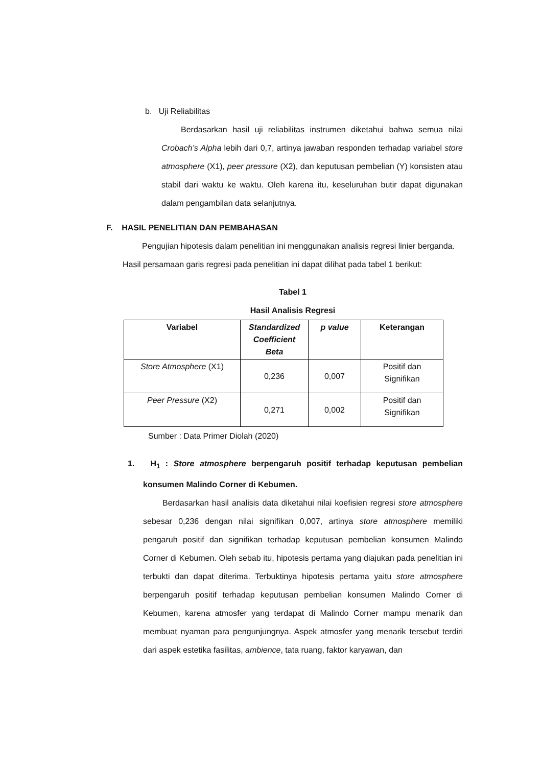b. Uji Reliabilitas
Berdasarkan hasil uji reliabilitas instrumen diketahui bahwa semua nilai Crobach’s Alpha lebih dari 0,7, artinya jawaban responden terhadap variabel store atmosphere (X1), peer pressure (X2), dan keputusan pembelian (Y) konsisten atau stabil dari waktu ke waktu. Oleh karena itu, keseluruhan butir dapat digunakan dalam pengambilan data selanjutnya.
F. HASIL PENELITIAN DAN PEMBAHASAN
Pengujian hipotesis dalam penelitian ini menggunakan analisis regresi linier berganda. Hasil persamaan garis regresi pada penelitian ini dapat dilihat pada tabel 1 berikut:
Tabel 1
Hasil Analisis Regresi
| Variabel | Standardized Coefficient Beta | p value | Keterangan |
| --- | --- | --- | --- |
| Store Atmosphere (X1) | 0,236 | 0,007 | Positif dan Signifikan |
| Peer Pressure (X2) | 0,271 | 0,002 | Positif dan Signifikan |
Sumber : Data Primer Diolah (2020)
1. H<sub>1</sub> : Store atmosphere berpengaruh positif terhadap keputusan pembelian konsumen Malindo Corner di Kebumen.
Berdasarkan hasil analisis data diketahui nilai koefisien regresi store atmosphere sebesar 0,236 dengan nilai signifikan 0,007, artinya store atmosphere memiliki pengaruh positif dan signifikan terhadap keputusan pembelian konsumen Malindo Corner di Kebumen. Oleh sebab itu, hipotesis pertama yang diajukan pada penelitian ini terbukti dan dapat diterima. Terbuktinya hipotesis pertama yaitu store atmosphere berpengaruh positif terhadap keputusan pembelian konsumen Malindo Corner di Kebumen, karena atmosfer yang terdapat di Malindo Corner mampu menarik dan membuat nyaman para pengunjungnya. Aspek atmosfer yang menarik tersebut terdiri dari aspek estetika fasilitas, ambience, tata ruang, faktor karyawan, dan